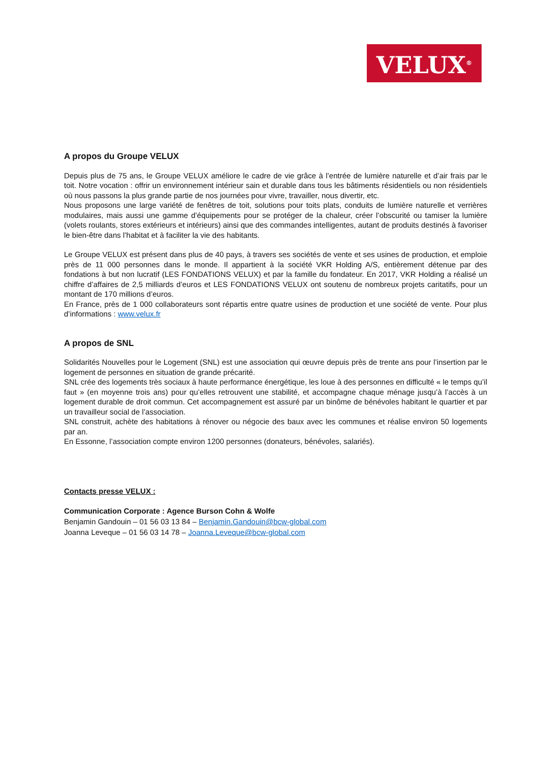VELUX<sup>®</sup>
A propos du Groupe VELUX
Depuis plus de 75 ans, le Groupe VELUX améliore le cadre de vie grâce à l’entrée de lumière naturelle et d’air frais par le toit. Notre vocation : offrir un environnement intérieur sain et durable dans tous les bâtiments résidentiels ou non résidentiels où nous passons la plus grande partie de nos journées pour vivre, travailler, nous divertir, etc.
Nous proposons une large variété de fenêtres de toit, solutions pour toits plats, conduits de lumière naturelle et verrières modulaires, mais aussi une gamme d’équipements pour se protéger de la chaleur, créer l’obscurité ou tamiser la lumière (volets roulants, stores extérieurs et intérieurs) ainsi que des commandes intelligentes, autant de produits destinés à favoriser le bien-être dans l’habitat et à faciliter la vie des habitants.
Le Groupe VELUX est présent dans plus de 40 pays, à travers ses sociétés de vente et ses usines de production, et emploie près de 11 000 personnes dans le monde. Il appartient à la société VKR Holding A/S, entièrement détenue par des fondations à but non lucratif (LES FONDATIONS VELUX) et par la famille du fondateur. En 2017, VKR Holding a réalisé un chiffre d’affaires de 2,5 milliards d’euros et LES FONDATIONS VELUX ont soutenu de nombreux projets caritatifs, pour un montant de 170 millions d’euros.
En France, près de 1 000 collaborateurs sont répartis entre quatre usines de production et une société de vente. Pour plus d’informations : www.velux.fr
A propos de SNL
Solidarités Nouvelles pour le Logement (SNL) est une association qui œuvre depuis près de trente ans pour l’insertion par le logement de personnes en situation de grande précarité.
SNL crée des logements très sociaux à haute performance énergétique, les loue à des personnes en difficulté « le temps qu’il faut » (en moyenne trois ans) pour qu’elles retrouvent une stabilité, et accompagne chaque ménage jusqu’à l’accès à un logement durable de droit commun. Cet accompagnement est assuré par un binôme de bénévoles habitant le quartier et par un travailleur social de l’association.
SNL construit, achète des habitations à rénover ou négocie des baux avec les communes et réalise environ 50 logements par an.
En Essonne, l’association compte environ 1200 personnes (donateurs, bénévoles, salariés).
Contacts presse VELUX :
Communication Corporate : Agence Burson Cohn & Wolfe
Benjamin Gandouin – 01 56 03 13 84 – Benjamin.Gandouin@bcw-global.com
Joanna Leveque – 01 56 03 14 78 – Joanna.Leveque@bcw-global.com